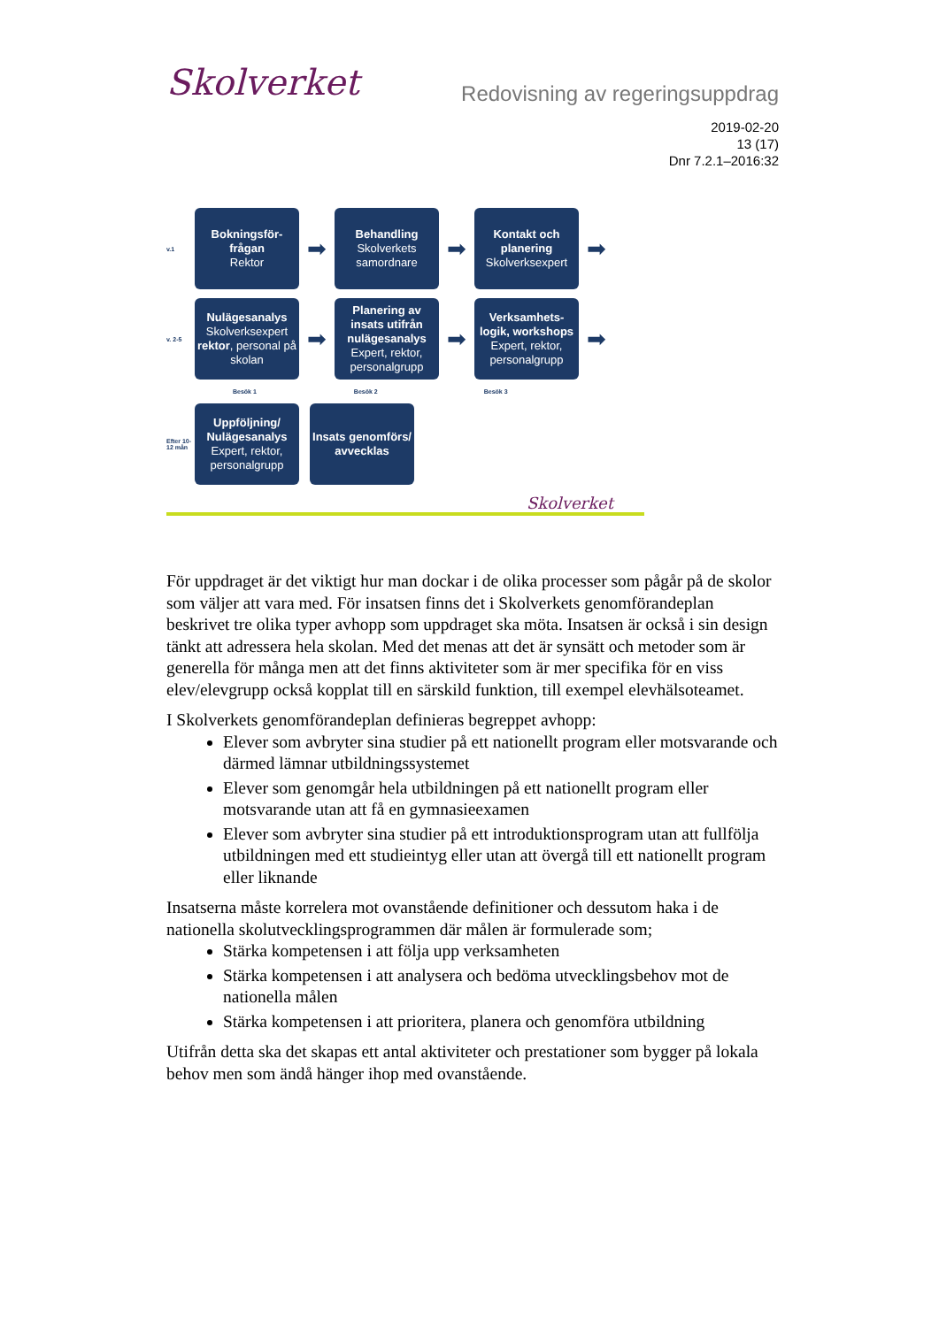Skolverket Redovisning av regeringsuppdrag
2019-02-20
13 (17)
Dnr 7.2.1–2016:32
v.1
Bokningsför-frågan
Rektor
➡
Behandling
Skolverkets samordnare
➡
Kontakt och planering
Skolverksexpert
➡
v. 2-5
Nulägesanalys
Skolverksexpert
rektor, personal på skolan
➡
Planering av insats utifrån nulägesanalys
Expert, rektor, personalgrupp
➡
Verksamhets-logik, workshops
Expert, rektor, personalgrupp
➡
Besök 1 Besök 2 Besök 3
Efter 10-12 mån
Uppföljning/ Nulägesanalys
Expert, rektor, personalgrupp
Insats genomförs/ avvecklas
Skolverket
För uppdraget är det viktigt hur man dockar i de olika processer som pågår på de skolor som väljer att vara med. För insatsen finns det i Skolverkets genomförandeplan beskrivet tre olika typer avhopp som uppdraget ska möta. Insatsen är också i sin design tänkt att adressera hela skolan. Med det menas att det är synsätt och metoder som är generella för många men att det finns aktiviteter som är mer specifika för en viss elev/elevgrupp också kopplat till en särskild funktion, till exempel elevhälsoteamet.
I Skolverkets genomförandeplan definieras begreppet avhopp:
Elever som avbryter sina studier på ett nationellt program eller motsvarande och därmed lämnar utbildningssystemet
Elever som genomgår hela utbildningen på ett nationellt program eller motsvarande utan att få en gymnasieexamen
Elever som avbryter sina studier på ett introduktionsprogram utan att fullfölja utbildningen med ett studieintyg eller utan att övergå till ett nationellt program eller liknande
Insatserna måste korrelera mot ovanstående definitioner och dessutom haka i de nationella skolutvecklingsprogrammen där målen är formulerade som;
Stärka kompetensen i att följa upp verksamheten
Stärka kompetensen i att analysera och bedöma utvecklingsbehov mot de nationella målen
Stärka kompetensen i att prioritera, planera och genomföra utbildning
Utifrån detta ska det skapas ett antal aktiviteter och prestationer som bygger på lokala behov men som ändå hänger ihop med ovanstående.